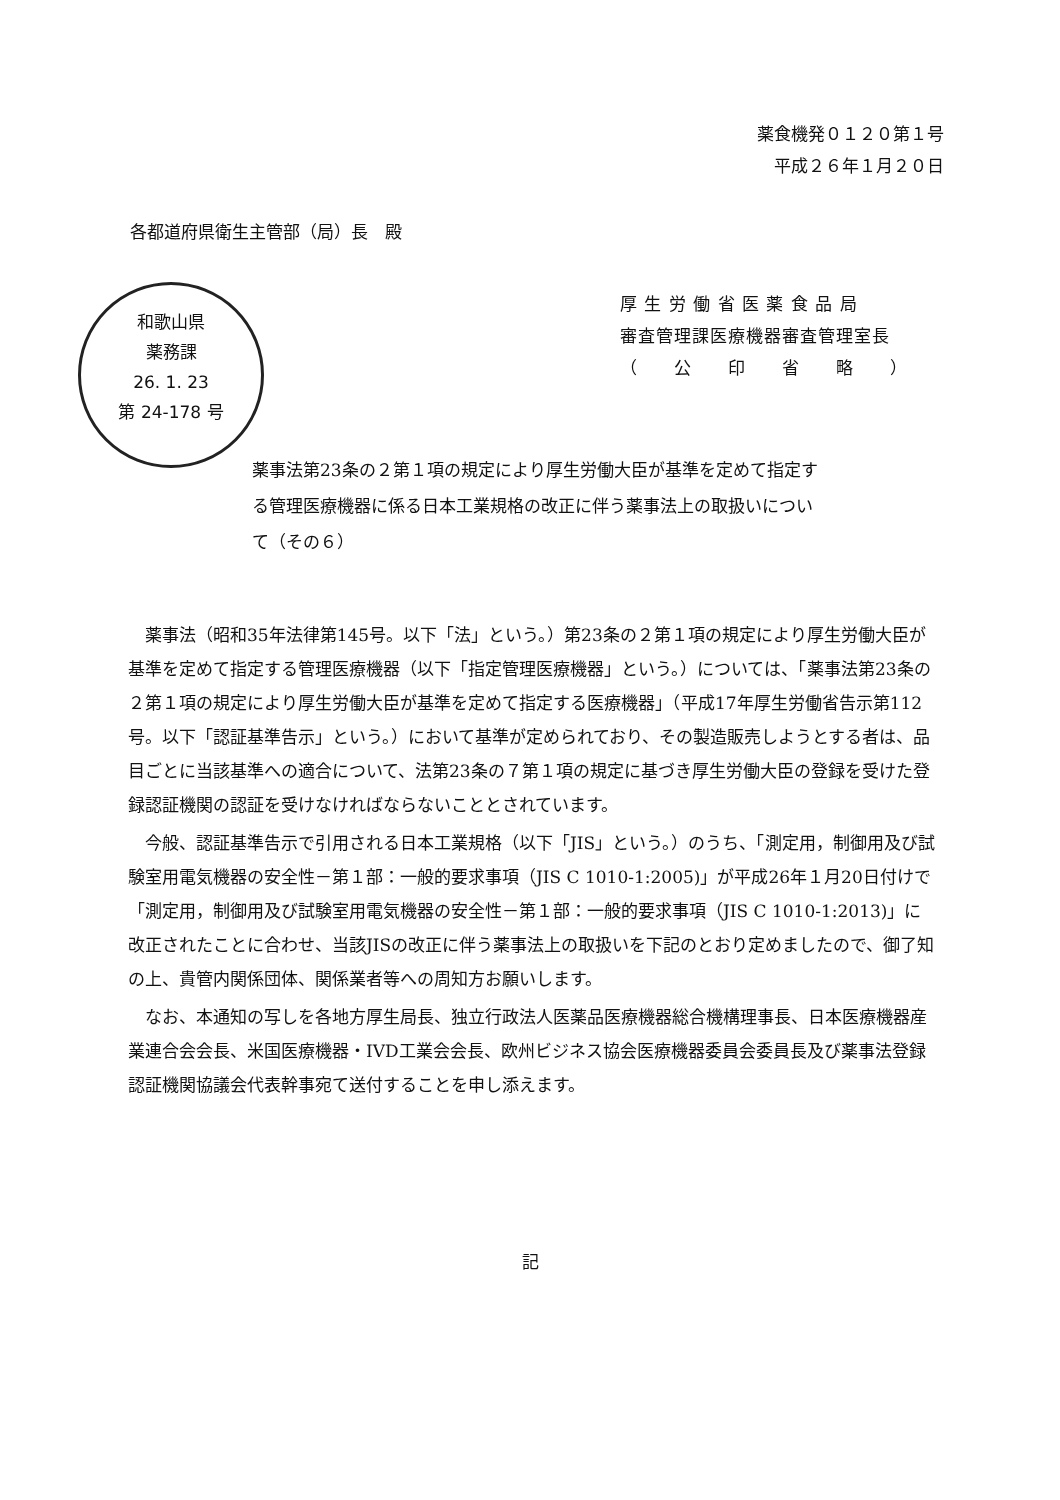薬食機発０１２０第１号
平成２６年１月２０日
各都道府県衛生主管部（局）長　殿
和歌山県
薬務課
26. 1. 23
第 24-178 号
厚 生 労 働 省 医 薬 食 品 局
審査管理課医療機器審査管理室長
（　　公　　印　　省　　略　　）
薬事法第23条の２第１項の規定により厚生労働大臣が基準を定めて指定する管理医療機器に係る日本工業規格の改正に伴う薬事法上の取扱いについて（その６）
薬事法（昭和35年法律第145号。以下「法」という。）第23条の２第１項の規定により厚生労働大臣が基準を定めて指定する管理医療機器（以下「指定管理医療機器」という。）については、「薬事法第23条の２第１項の規定により厚生労働大臣が基準を定めて指定する医療機器」（平成17年厚生労働省告示第112号。以下「認証基準告示」という。）において基準が定められており、その製造販売しようとする者は、品目ごとに当該基準への適合について、法第23条の７第１項の規定に基づき厚生労働大臣の登録を受けた登録認証機関の認証を受けなければならないこととされています。
今般、認証基準告示で引用される日本工業規格（以下「JIS」という。）のうち、「測定用，制御用及び試験室用電気機器の安全性－第１部：一般的要求事項（JIS C 1010-1:2005)」が平成26年１月20日付けで「測定用，制御用及び試験室用電気機器の安全性－第１部：一般的要求事項（JIS C 1010-1:2013)」に改正されたことに合わせ、当該JISの改正に伴う薬事法上の取扱いを下記のとおり定めましたので、御了知の上、貴管内関係団体、関係業者等への周知方お願いします。
なお、本通知の写しを各地方厚生局長、独立行政法人医薬品医療機器総合機構理事長、日本医療機器産業連合会会長、米国医療機器・IVD工業会会長、欧州ビジネス協会医療機器委員会委員長及び薬事法登録認証機関協議会代表幹事宛て送付することを申し添えます。
記